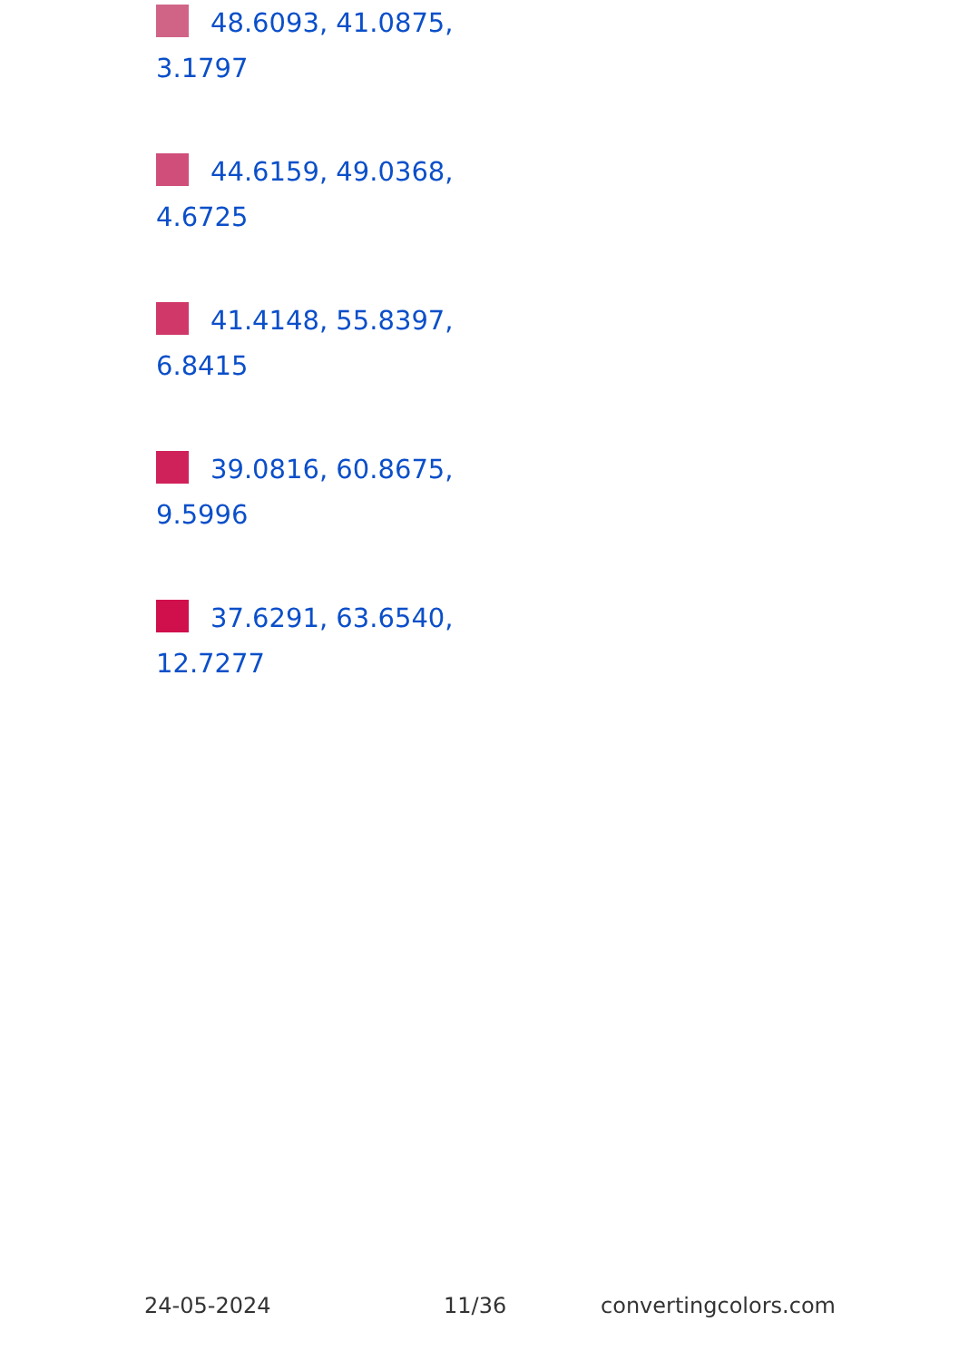48.6093, 41.0875, 3.1797
44.6159, 49.0368, 4.6725
41.4148, 55.8397, 6.8415
39.0816, 60.8675, 9.5996
37.6291, 63.6540, 12.7277
24-05-2024 11/36 convertingcolors.com